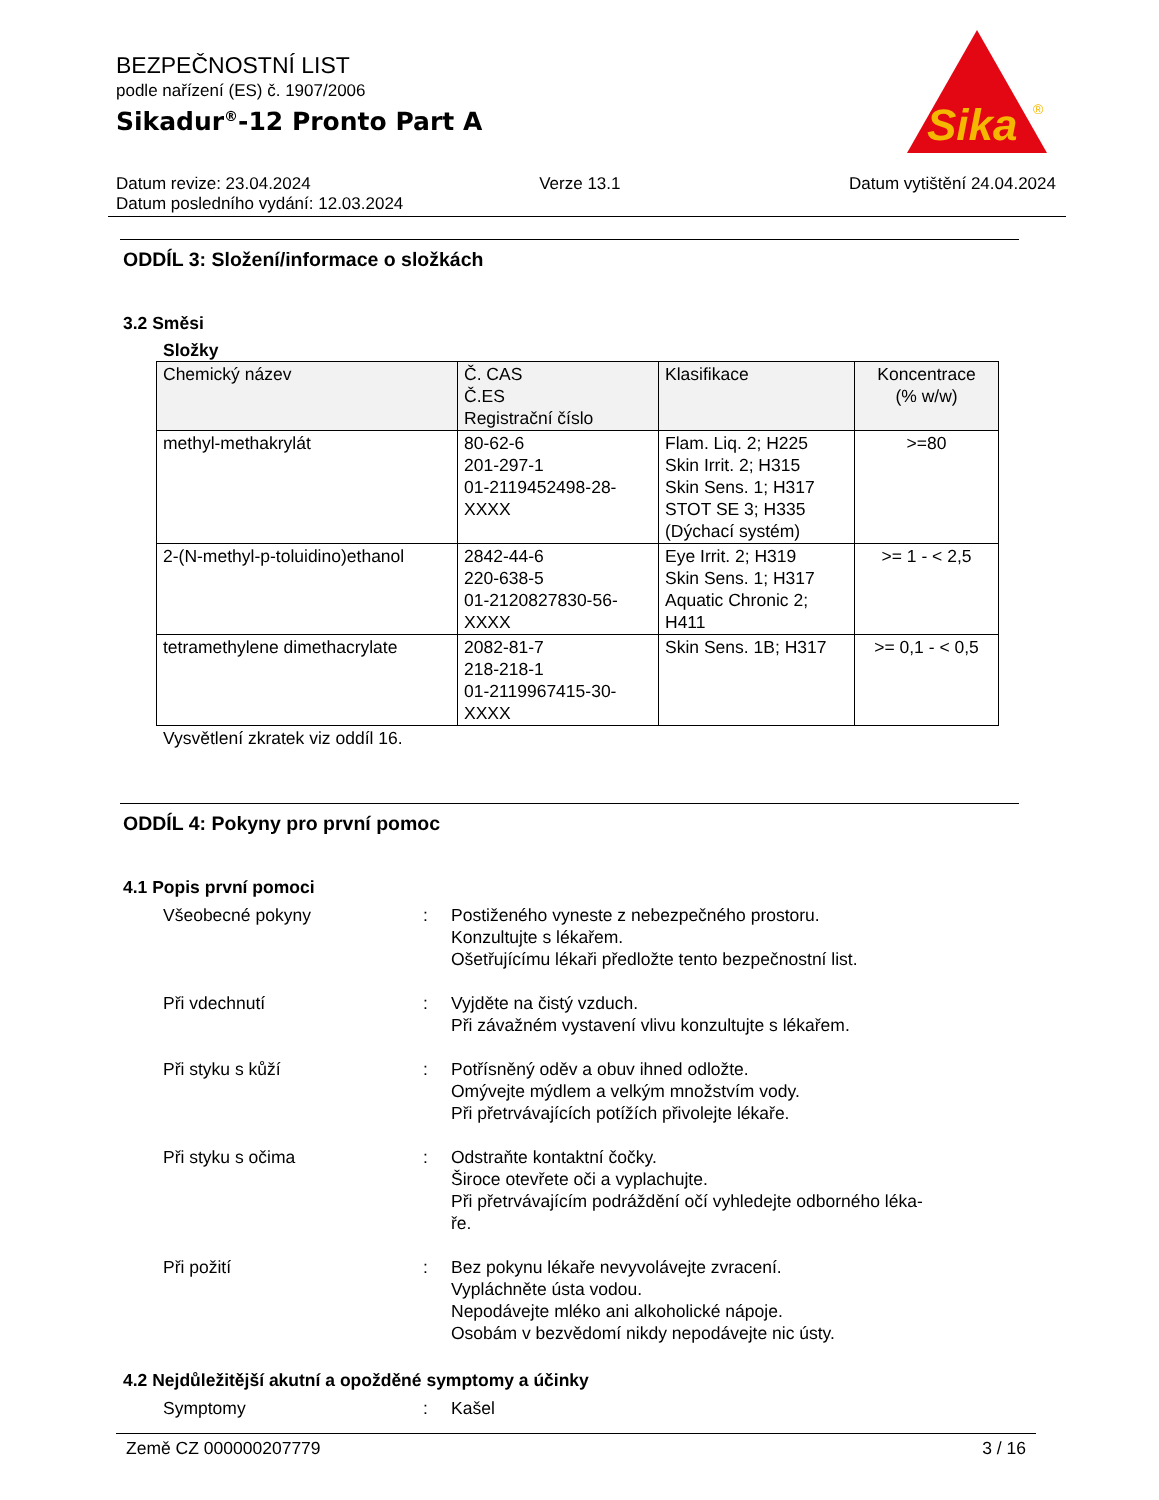Sika
®
BEZPEČNOSTNÍ LIST
podle nařízení (ES) č. 1907/2006
Sikadur<sup>®</sup>-12 Pronto Part A
Datum revize: 23.04.2024 Verze 13.1 Datum vytištění 24.04.2024
Datum posledního vydání: 12.03.2024
ODDÍL 3: Složení/informace o složkách
3.2 Směsi
Složky
| Chemický název | Č. CAS Č.ES Registrační číslo | Klasifikace | Koncentrace (% w/w) |
| --- | --- | --- | --- |
| methyl-methakrylát | 80-62-6 201-297-1 01-2119452498-28- XXXX | Flam. Liq. 2; H225 Skin Irrit. 2; H315 Skin Sens. 1; H317 STOT SE 3; H335 (Dýchací systém) | >=80 |
| 2-(N-methyl-p-toluidino)ethanol | 2842-44-6 220-638-5 01-2120827830-56- XXXX | Eye Irrit. 2; H319 Skin Sens. 1; H317 Aquatic Chronic 2; H411 | >= 1 - < 2,5 |
| tetramethylene dimethacrylate | 2082-81-7 218-218-1 01-2119967415-30- XXXX | Skin Sens. 1B; H317 | >= 0,1 - < 0,5 |
Vysvětlení zkratek viz oddíl 16.
ODDÍL 4: Pokyny pro první pomoc
4.1 Popis první pomoci
Všeobecné pokyny : Postiženého vyneste z nebezpečného prostoru.
Konzultujte s lékařem.
Ošetřujícímu lékaři předložte tento bezpečnostní list.
Při vdechnutí : Vyjděte na čistý vzduch.
Při závažném vystavení vlivu konzultujte s lékařem.
Při styku s kůží : Potřísněný oděv a obuv ihned odložte.
Omývejte mýdlem a velkým množstvím vody.
Při přetrvávajících potížích přivolejte lékaře.
Při styku s očima : Odstraňte kontaktní čočky.
Široce otevřete oči a vyplachujte.
Při přetrvávajícím podráždění očí vyhledejte odborného léka-
ře.
Při požití : Bez pokynu lékaře nevyvolávejte zvracení.
Vypláchněte ústa vodou.
Nepodávejte mléko ani alkoholické nápoje.
Osobám v bezvědomí nikdy nepodávejte nic ústy.
4.2 Nejdůležitější akutní a opožděné symptomy a účinky
Symptomy : Kašel
Země CZ 000000207779 3 / 16